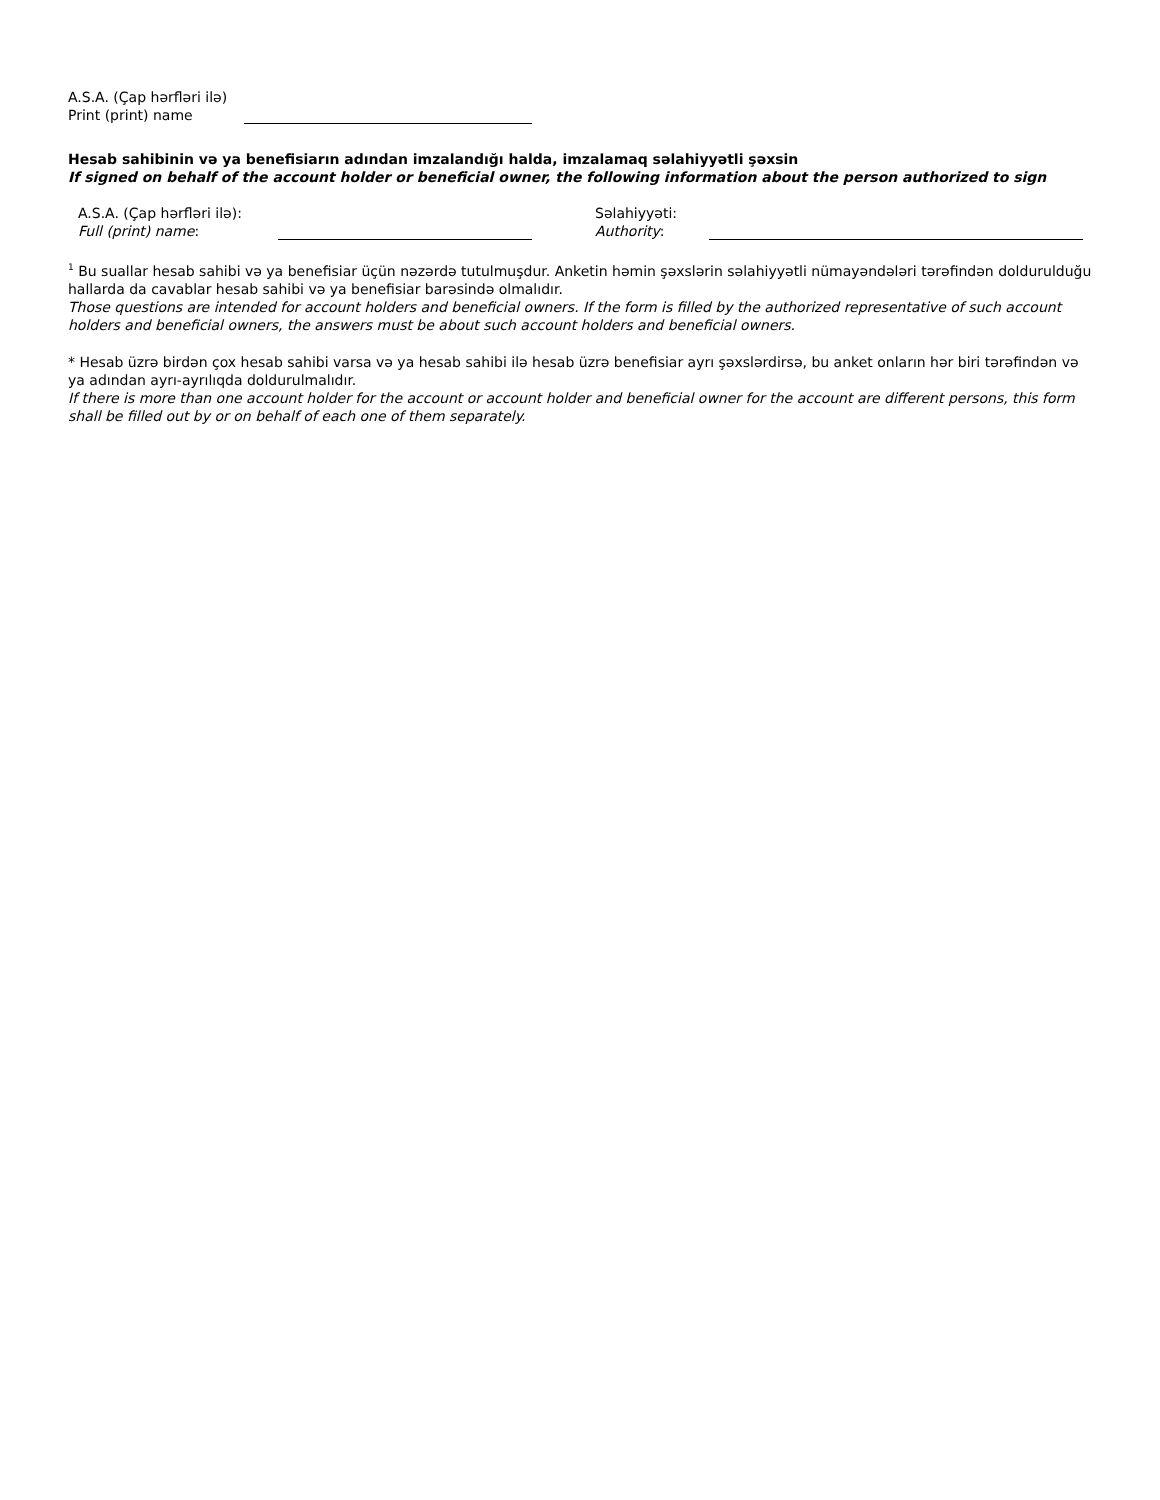A.S.A. (Çap hərfləri ilə)
Print (print) name
Hesab sahibinin və ya benefisiarın adından imzalandığı halda, imzalamaq səlahiyyətli şəxsin
If signed on behalf of the account holder or beneficial owner, the following information about the person authorized to sign
A.S.A. (Çap hərfləri ilə):
Full (print) name:
Səlahiyyəti:
Authority:
<sup>1</sup> Bu suallar hesab sahibi və ya benefisiar üçün nəzərdə tutulmuşdur. Anketin həmin şəxslərin səlahiyyətli nümayəndələri tərəfindən doldurulduğu hallarda da cavablar hesab sahibi və ya benefisiar barəsində olmalıdır.
Those questions are intended for account holders and beneficial owners. If the form is filled by the authorized representative of such account holders and beneficial owners, the answers must be about such account holders and beneficial owners.
* Hesab üzrə birdən çox hesab sahibi varsa və ya hesab sahibi ilə hesab üzrə benefisiar ayrı şəxslərdirsə, bu anket onların hər biri tərəfindən və ya adından ayrı-ayrılıqda doldurulmalıdır.
If there is more than one account holder for the account or account holder and beneficial owner for the account are different persons, this form shall be filled out by or on behalf of each one of them separately.